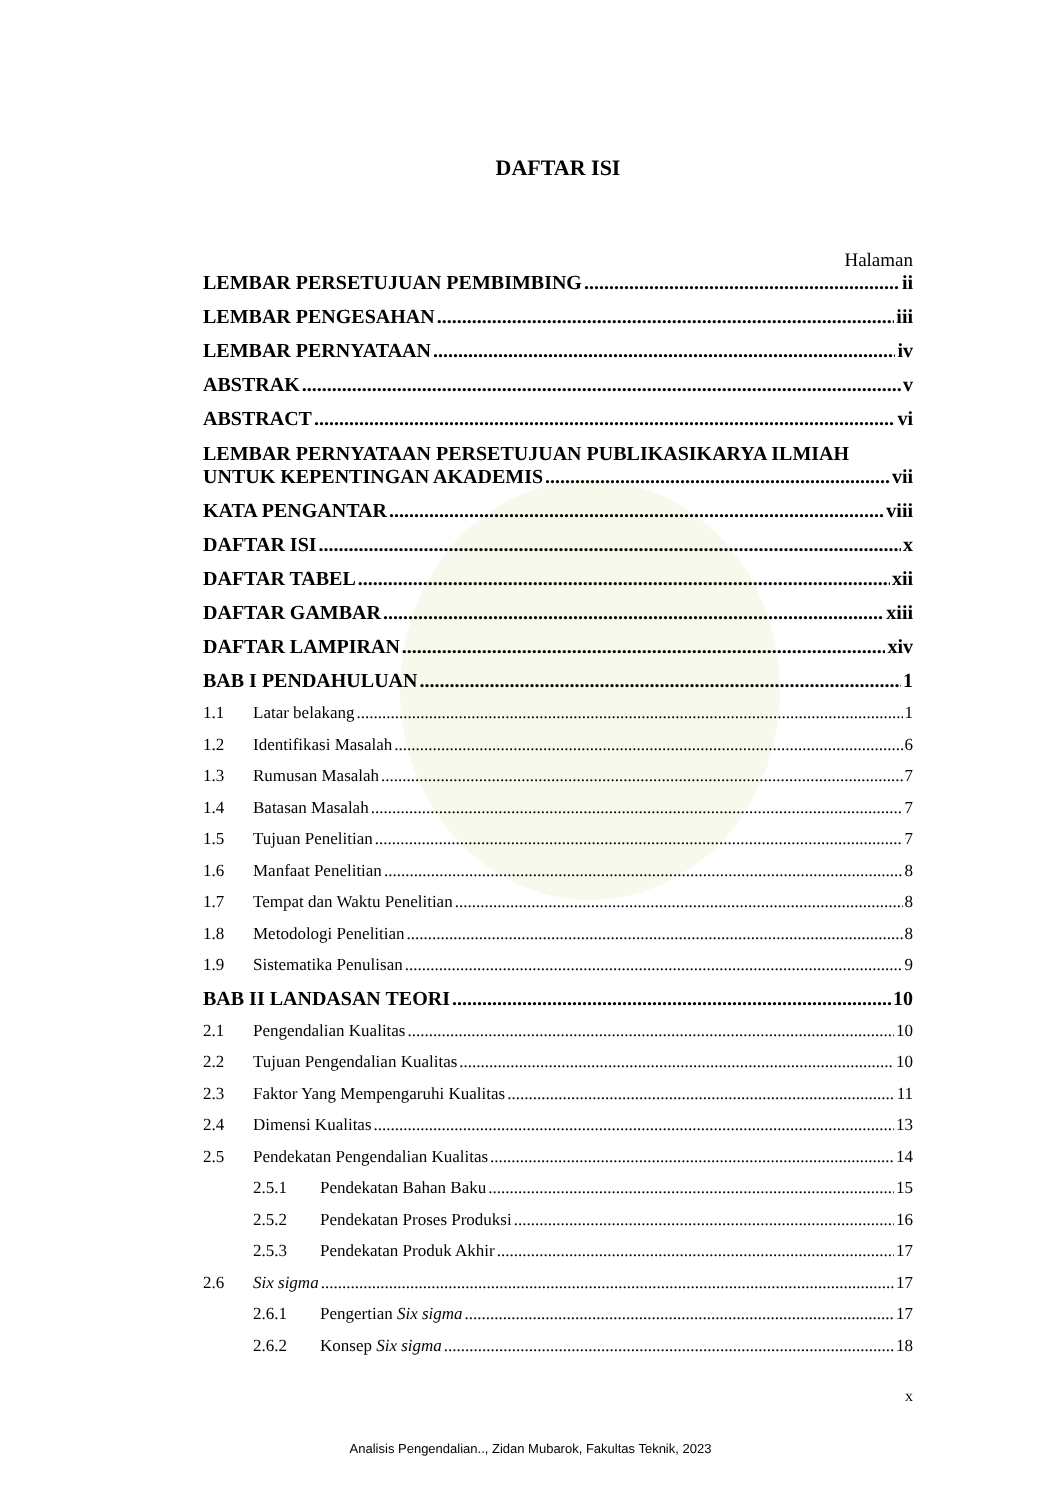DAFTAR ISI
Halaman
LEMBAR PERSETUJUAN PEMBIMBING ii
LEMBAR PENGESAHAN iii
LEMBAR PERNYATAAN iv
ABSTRAK v
ABSTRACT vi
LEMBAR PERNYATAAN PERSETUJUAN PUBLIKASIKARYA ILMIAH
UNTUK KEPENTINGAN AKADEMIS vii
KATA PENGANTAR viii
DAFTAR ISI x
DAFTAR TABEL xii
DAFTAR GAMBAR xiii
DAFTAR LAMPIRAN xiv
BAB I PENDAHULUAN 1
1.1 Latar belakang 1
1.2 Identifikasi Masalah 6
1.3 Rumusan Masalah 7
1.4 Batasan Masalah 7
1.5 Tujuan Penelitian 7
1.6 Manfaat Penelitian 8
1.7 Tempat dan Waktu Penelitian 8
1.8 Metodologi Penelitian 8
1.9 Sistematika Penulisan 9
BAB II LANDASAN TEORI 10
2.1 Pengendalian Kualitas 10
2.2 Tujuan Pengendalian Kualitas 10
2.3 Faktor Yang Mempengaruhi Kualitas 11
2.4 Dimensi Kualitas 13
2.5 Pendekatan Pengendalian Kualitas 14
2.5.1 Pendekatan Bahan Baku 15
2.5.2 Pendekatan Proses Produksi 16
2.5.3 Pendekatan Produk Akhir 17
2.6 Six sigma 17
2.6.1 Pengertian Six sigma 17
2.6.2 Konsep Six sigma 18
x
Analisis Pengendalian.., Zidan Mubarok, Fakultas Teknik, 2023